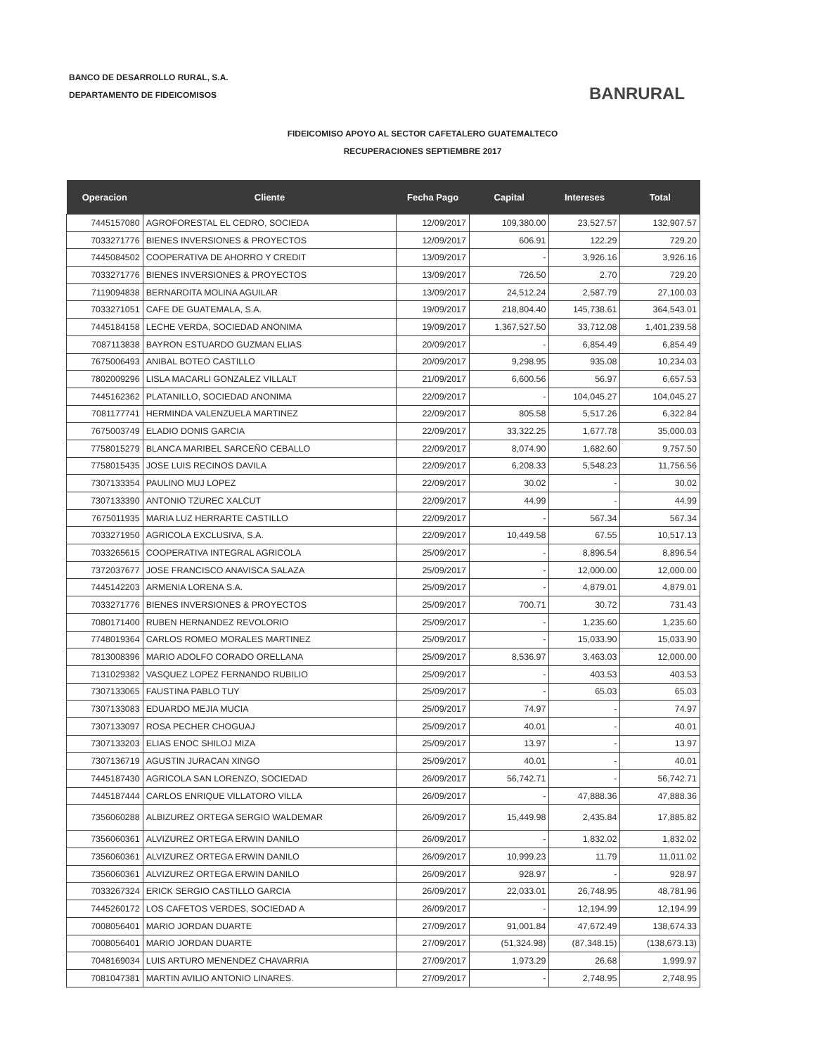BANCO DE DESARROLLO RURAL, S.A.
DEPARTAMENTO DE FIDEICOMISOS
BANRURAL
FIDEICOMISO APOYO AL SECTOR CAFETALERO GUATEMALTECO
RECUPERACIONES SEPTIEMBRE 2017
| Operacion | Cliente | Fecha Pago | Capital | Intereses | Total |
| --- | --- | --- | --- | --- | --- |
| 7445157080 | AGROFORESTAL EL CEDRO, SOCIEDA | 12/09/2017 | 109,380.00 | 23,527.57 | 132,907.57 |
| 7033271776 | BIENES INVERSIONES & PROYECTOS | 12/09/2017 | 606.91 | 122.29 | 729.20 |
| 7445084502 | COOPERATIVA DE AHORRO Y CREDIT | 13/09/2017 | - | 3,926.16 | 3,926.16 |
| 7033271776 | BIENES INVERSIONES & PROYECTOS | 13/09/2017 | 726.50 | 2.70 | 729.20 |
| 7119094838 | BERNARDITA MOLINA AGUILAR | 13/09/2017 | 24,512.24 | 2,587.79 | 27,100.03 |
| 7033271051 | CAFE DE GUATEMALA, S.A. | 19/09/2017 | 218,804.40 | 145,738.61 | 364,543.01 |
| 7445184158 | LECHE VERDA, SOCIEDAD ANONIMA | 19/09/2017 | 1,367,527.50 | 33,712.08 | 1,401,239.58 |
| 7087113838 | BAYRON ESTUARDO GUZMAN ELIAS | 20/09/2017 | - | 6,854.49 | 6,854.49 |
| 7675006493 | ANIBAL BOTEO CASTILLO | 20/09/2017 | 9,298.95 | 935.08 | 10,234.03 |
| 7802009296 | LISLA MACARLI GONZALEZ VILLALT | 21/09/2017 | 6,600.56 | 56.97 | 6,657.53 |
| 7445162362 | PLATANILLO, SOCIEDAD ANONIMA | 22/09/2017 | - | 104,045.27 | 104,045.27 |
| 7081177741 | HERMINDA VALENZUELA MARTINEZ | 22/09/2017 | 805.58 | 5,517.26 | 6,322.84 |
| 7675003749 | ELADIO DONIS GARCIA | 22/09/2017 | 33,322.25 | 1,677.78 | 35,000.03 |
| 7758015279 | BLANCA MARIBEL SARCEÑO CEBALLO | 22/09/2017 | 8,074.90 | 1,682.60 | 9,757.50 |
| 7758015435 | JOSE LUIS RECINOS DAVILA | 22/09/2017 | 6,208.33 | 5,548.23 | 11,756.56 |
| 7307133354 | PAULINO MUJ LOPEZ | 22/09/2017 | 30.02 | - | 30.02 |
| 7307133390 | ANTONIO TZUREC XALCUT | 22/09/2017 | 44.99 | - | 44.99 |
| 7675011935 | MARIA LUZ HERRARTE CASTILLO | 22/09/2017 | - | 567.34 | 567.34 |
| 7033271950 | AGRICOLA EXCLUSIVA, S.A. | 22/09/2017 | 10,449.58 | 67.55 | 10,517.13 |
| 7033265615 | COOPERATIVA INTEGRAL AGRICOLA | 25/09/2017 | - | 8,896.54 | 8,896.54 |
| 7372037677 | JOSE FRANCISCO ANAVISCA SALAZA | 25/09/2017 | - | 12,000.00 | 12,000.00 |
| 7445142203 | ARMENIA LORENA S.A. | 25/09/2017 | - | 4,879.01 | 4,879.01 |
| 7033271776 | BIENES INVERSIONES & PROYECTOS | 25/09/2017 | 700.71 | 30.72 | 731.43 |
| 7080171400 | RUBEN HERNANDEZ REVOLORIO | 25/09/2017 | - | 1,235.60 | 1,235.60 |
| 7748019364 | CARLOS ROMEO MORALES MARTINEZ | 25/09/2017 | - | 15,033.90 | 15,033.90 |
| 7813008396 | MARIO ADOLFO CORADO ORELLANA | 25/09/2017 | 8,536.97 | 3,463.03 | 12,000.00 |
| 7131029382 | VASQUEZ LOPEZ FERNANDO RUBILIO | 25/09/2017 | - | 403.53 | 403.53 |
| 7307133065 | FAUSTINA PABLO TUY | 25/09/2017 | - | 65.03 | 65.03 |
| 7307133083 | EDUARDO MEJIA MUCIA | 25/09/2017 | 74.97 | - | 74.97 |
| 7307133097 | ROSA PECHER CHOGUAJ | 25/09/2017 | 40.01 | - | 40.01 |
| 7307133203 | ELIAS ENOC SHILOJ MIZA | 25/09/2017 | 13.97 | - | 13.97 |
| 7307136719 | AGUSTIN JURACAN XINGO | 25/09/2017 | 40.01 | - | 40.01 |
| 7445187430 | AGRICOLA SAN LORENZO, SOCIEDAD | 26/09/2017 | 56,742.71 | - | 56,742.71 |
| 7445187444 | CARLOS ENRIQUE VILLATORO VILLA | 26/09/2017 | - | 47,888.36 | 47,888.36 |
| 7356060288 | ALBIZUREZ ORTEGA SERGIO WALDEMAR | 26/09/2017 | 15,449.98 | 2,435.84 | 17,885.82 |
| 7356060361 | ALVIZUREZ ORTEGA ERWIN DANILO | 26/09/2017 | - | 1,832.02 | 1,832.02 |
| 7356060361 | ALVIZUREZ ORTEGA ERWIN DANILO | 26/09/2017 | 10,999.23 | 11.79 | 11,011.02 |
| 7356060361 | ALVIZUREZ ORTEGA ERWIN DANILO | 26/09/2017 | 928.97 | - | 928.97 |
| 7033267324 | ERICK SERGIO CASTILLO GARCIA | 26/09/2017 | 22,033.01 | 26,748.95 | 48,781.96 |
| 7445260172 | LOS CAFETOS VERDES, SOCIEDAD A | 26/09/2017 | - | 12,194.99 | 12,194.99 |
| 7008056401 | MARIO JORDAN DUARTE | 27/09/2017 | 91,001.84 | 47,672.49 | 138,674.33 |
| 7008056401 | MARIO JORDAN DUARTE | 27/09/2017 | (51,324.98) | (87,348.15) | (138,673.13) |
| 7048169034 | LUIS ARTURO MENENDEZ CHAVARRIA | 27/09/2017 | 1,973.29 | 26.68 | 1,999.97 |
| 7081047381 | MARTIN AVILIO ANTONIO LINARES. | 27/09/2017 | - | 2,748.95 | 2,748.95 |